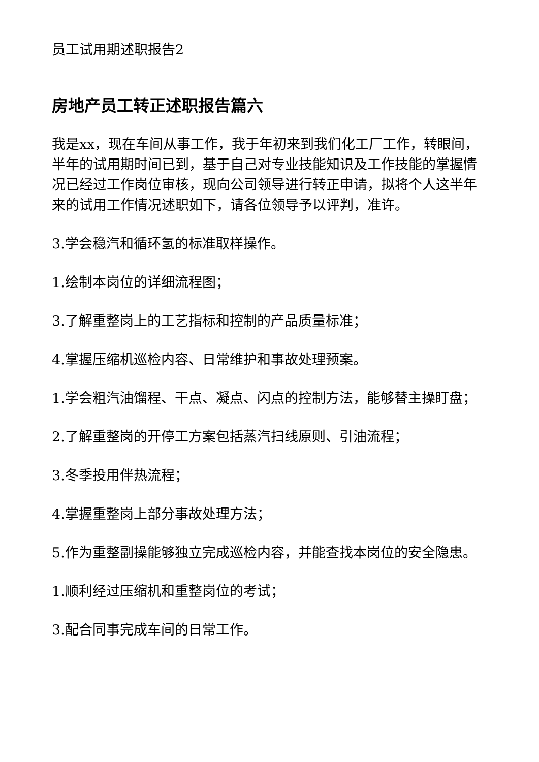员工试用期述职报告2
房地产员工转正述职报告篇六
我是xx，现在车间从事工作，我于年初来到我们化工厂工作，转眼间，半年的试用期时间已到，基于自己对专业技能知识及工作技能的掌握情况已经过工作岗位审核，现向公司领导进行转正申请，拟将个人这半年来的试用工作情况述职如下，请各位领导予以评判，准许。
3.学会稳汽和循环氢的标准取样操作。
1.绘制本岗位的详细流程图；
3.了解重整岗上的工艺指标和控制的产品质量标准；
4.掌握压缩机巡检内容、日常维护和事故处理预案。
1.学会粗汽油馏程、干点、凝点、闪点的控制方法，能够替主操盯盘；
2.了解重整岗的开停工方案包括蒸汽扫线原则、引油流程；
3.冬季投用伴热流程；
4.掌握重整岗上部分事故处理方法；
5.作为重整副操能够独立完成巡检内容，并能查找本岗位的安全隐患。
1.顺利经过压缩机和重整岗位的考试；
3.配合同事完成车间的日常工作。